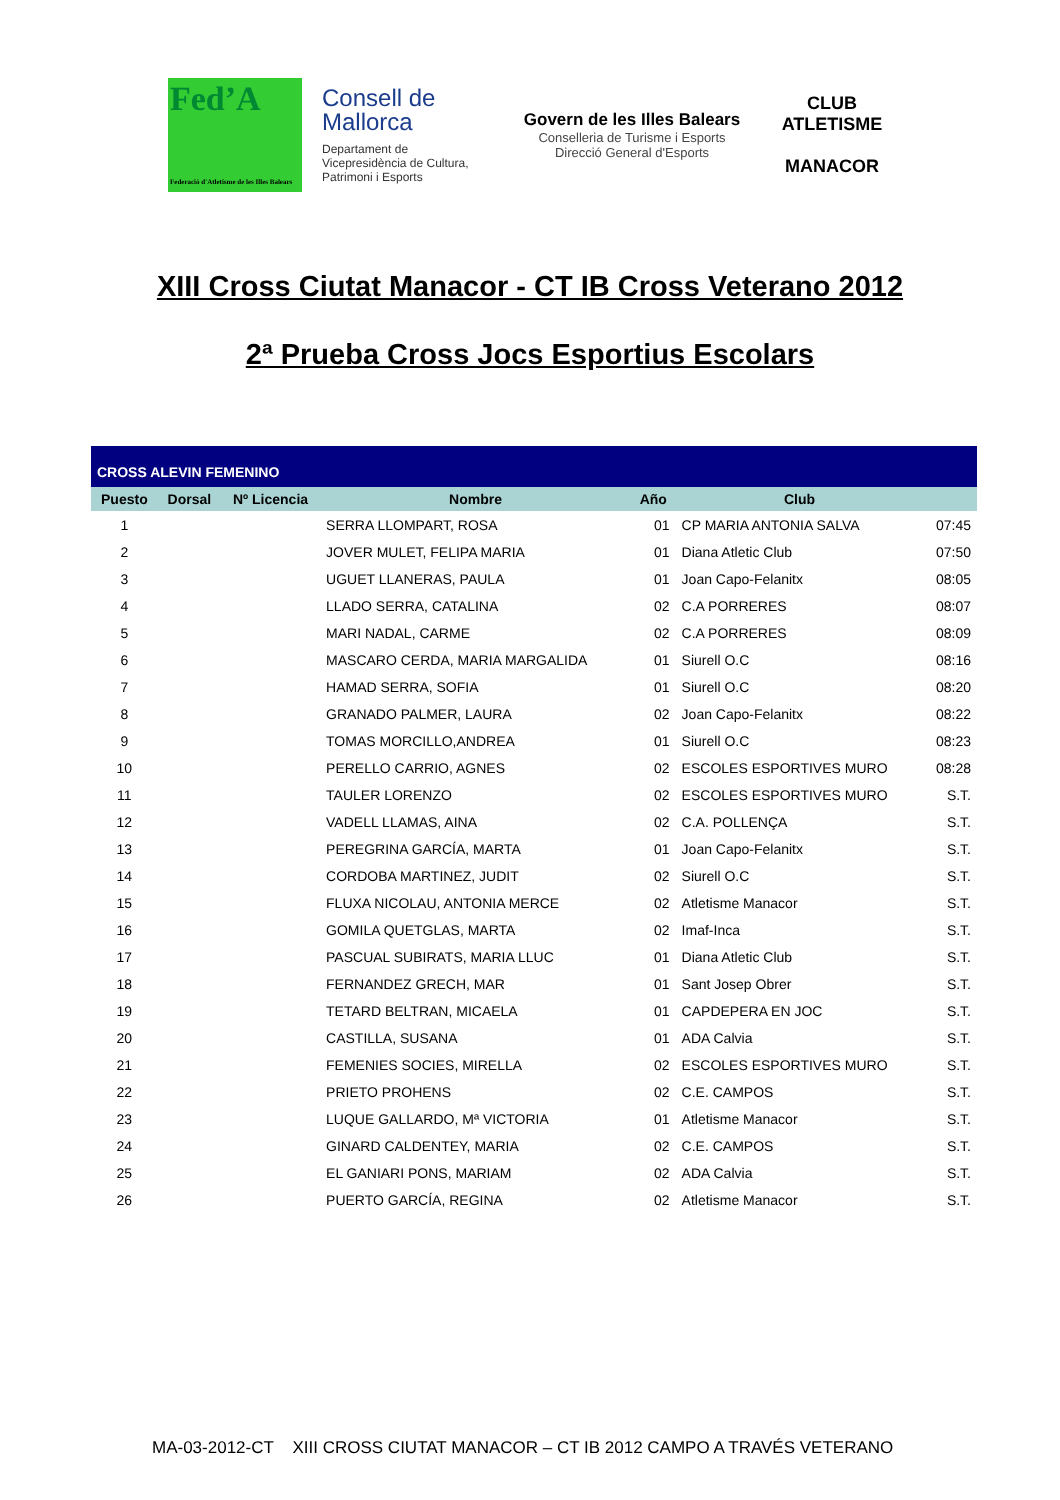Fed’A
Federació d'Atletisme de les Illes Balears
Consell de Mallorca
Departament de Vicepresidència de Cultura, Patrimoni i Esports
Govern de les Illes Balears
Conselleria de Turisme i Esports
Direcció General d'Esports
CLUB ATLETISME
MANACOR
XIII Cross Ciutat Manacor - CT IB Cross Veterano 2012
2ª Prueba Cross Jocs Esportius Escolars
| CROSS ALEVIN FEMENINO | | | | | | |
| Puesto | Dorsal | Nº Licencia | Nombre | Año | Club | |
| 1 | | | SERRA LLOMPART, ROSA | 01 | CP MARIA ANTONIA SALVA | 07:45 |
| 2 | | | JOVER MULET, FELIPA MARIA | 01 | Diana Atletic Club | 07:50 |
| 3 | | | UGUET LLANERAS, PAULA | 01 | Joan Capo-Felanitx | 08:05 |
| 4 | | | LLADO SERRA, CATALINA | 02 | C.A PORRERES | 08:07 |
| 5 | | | MARI NADAL, CARME | 02 | C.A PORRERES | 08:09 |
| 6 | | | MASCARO CERDA, MARIA MARGALIDA | 01 | Siurell O.C | 08:16 |
| 7 | | | HAMAD SERRA, SOFIA | 01 | Siurell O.C | 08:20 |
| 8 | | | GRANADO PALMER, LAURA | 02 | Joan Capo-Felanitx | 08:22 |
| 9 | | | TOMAS MORCILLO,ANDREA | 01 | Siurell O.C | 08:23 |
| 10 | | | PERELLO CARRIO, AGNES | 02 | ESCOLES ESPORTIVES MURO | 08:28 |
| 11 | | | TAULER LORENZO | 02 | ESCOLES ESPORTIVES MURO | S.T. |
| 12 | | | VADELL LLAMAS, AINA | 02 | C.A. POLLENÇA | S.T. |
| 13 | | | PEREGRINA GARCÍA, MARTA | 01 | Joan Capo-Felanitx | S.T. |
| 14 | | | CORDOBA MARTINEZ, JUDIT | 02 | Siurell O.C | S.T. |
| 15 | | | FLUXA NICOLAU, ANTONIA MERCE | 02 | Atletisme Manacor | S.T. |
| 16 | | | GOMILA QUETGLAS, MARTA | 02 | Imaf-Inca | S.T. |
| 17 | | | PASCUAL SUBIRATS, MARIA LLUC | 01 | Diana Atletic Club | S.T. |
| 18 | | | FERNANDEZ GRECH, MAR | 01 | Sant Josep Obrer | S.T. |
| 19 | | | TETARD BELTRAN, MICAELA | 01 | CAPDEPERA EN JOC | S.T. |
| 20 | | | CASTILLA, SUSANA | 01 | ADA Calvia | S.T. |
| 21 | | | FEMENIES SOCIES, MIRELLA | 02 | ESCOLES ESPORTIVES MURO | S.T. |
| 22 | | | PRIETO PROHENS | 02 | C.E. CAMPOS | S.T. |
| 23 | | | LUQUE GALLARDO, Mª VICTORIA | 01 | Atletisme Manacor | S.T. |
| 24 | | | GINARD CALDENTEY, MARIA | 02 | C.E. CAMPOS | S.T. |
| 25 | | | EL GANIARI PONS, MARIAM | 02 | ADA Calvia | S.T. |
| 26 | | | PUERTO GARCÍA, REGINA | 02 | Atletisme Manacor | S.T. |
MA-03-2012-CT XIII CROSS CIUTAT MANACOR – CT IB 2012 CAMPO A TRAVÉS VETERANO